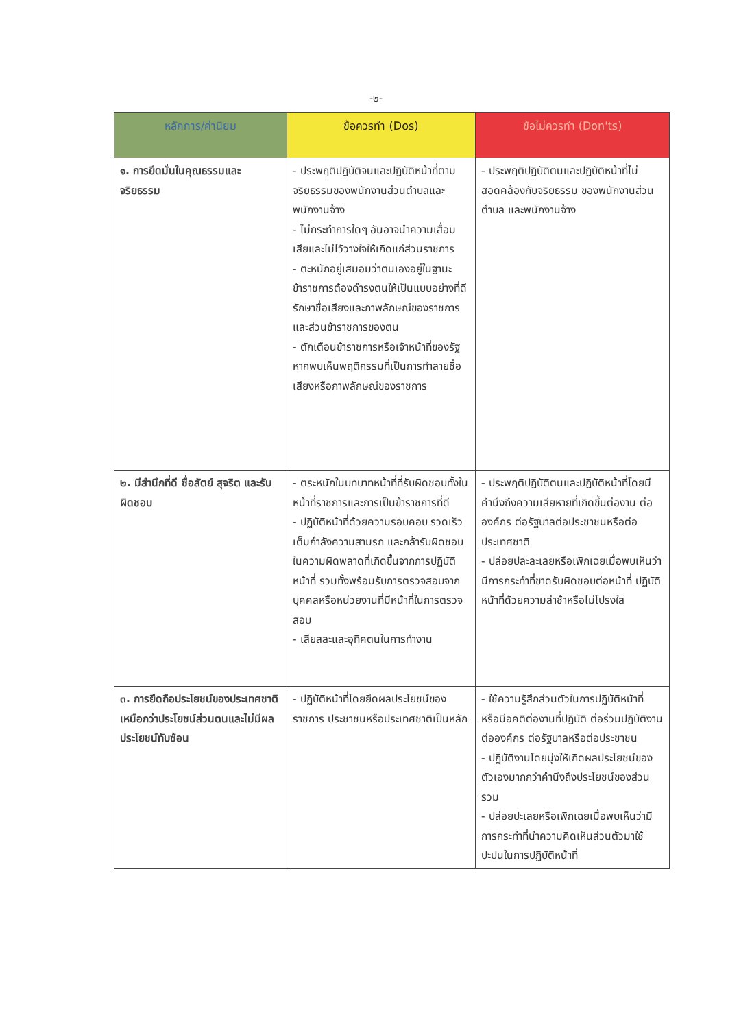-๒-
| หลักการ/ค่านิยม | ข้อควรทำ (Dos) | ข้อไม่ควรทำ (Don'ts) |
| --- | --- | --- |
| ๑. การยึดมั่นในคุณธรรมและจริยธรรม | - ประพฤติปฏิบัติจนและปฏิบัติหน้าที่ตามจริยธรรมของพนักงานส่วนตำบลและพนักงานจ้าง - ไม่กระทำการใดๆ อันอาจนำความเสื่อมเสียและไม่ไว้วางใจให้เกิดแก่ส่วนราชการ - ตะหนักอยู่เสมอมว่าตนเองอยู่ในฐานะข้าราชการต้องดำรงตนให้เป็นแบบอย่างที่ดี รักษาชื่อเสียงและภาพลักษณ์ของราชการและส่วนข้าราชการของตน - ตักเตือนข้าราชการหรือเจ้าหน้าที่ของรัฐ หากพบเห็นพฤติกรรมที่เป็นการทำลายชื่อเสียงหรือภาพลักษณ์ของราชการ | - ประพฤติปฏิบัติตนและปฏิบัติหน้าที่ไม่สอดคล้องกับจริยธรรม ของพนักงานส่วนตำบล และพนักงานจ้าง |
| ๒. มีสำนึกที่ดี ซื่อสัตย์ สุจริต และรับผิดชอบ | - ตระหนักในบทบาทหน้าที่ที่รับผิดชอบทั้งในหน้าที่ราชการและการเป็นข้าราชการที่ดี - ปฏิบัติหน้าที่ด้วยความรอบคอบ รวดเร็ว เต็มกำลังความสามรถ และกล้ารับผิดชอบในความผิดพลาดที่เกิดขึ้นจากการปฏิบัติหน้าที่ รวมทั้งพร้อมรับการตรวจสอบจากบุคคลหรือหน่วยงานที่มีหน้าที่ในการตรวจสอบ - เสียสละและอุทิศตนในการทำงาน | - ประพฤติปฏิบัติตนและปฏิบัติหน้าที่โดยมีคำนึงถึงความเสียหายที่เกิดขึ้นต่องาน ต่อองค์กร ต่อรัฐบาลต่อประชาชนหรือต่อประเทศชาติ - ปล่อยปละละเลยหรือเพิกเฉยเมื่อพบเห็นว่ามีการกระทำที่ขาดรับผิดชอบต่อหน้าที่ ปฏิบัติหน้าที่ด้วยความล่าช้าหรือไม่โปรงใส |
| ๓. การยึดถือประโยชน์ของประเทศชาติเหนือกว่าประโยชน์ส่วนตนและไม่มีผลประโยชน์ทับซ้อน | - ปฏิบัติหน้าที่โดยยึดผลประโยชน์ของราชการ ประชาชนหรือประเทศชาติเป็นหลัก | - ใช้ความรู้สึกส่วนตัวในการปฏิบัติหน้าที่ หรือมีอคติต่องานที่ปฏิบัติ ต่อร่วมปฏิบัติงาน ต่อองค์กร ต่อรัฐบาลหรือต่อประชาชน - ปฏิบัติงานโดยมุ่งให้เกิดผลประโยชน์ของตัวเองมากกว่าคำนึงถึงประโยชน์ของส่วนรวม - ปล่อยปะเลยหรือเพิกเฉยเมื่อพบเห็นว่ามีการกระทำที่นำความคิดเห็นส่วนตัวมาใช้ปะปนในการปฏิบัติหน้าที่ |